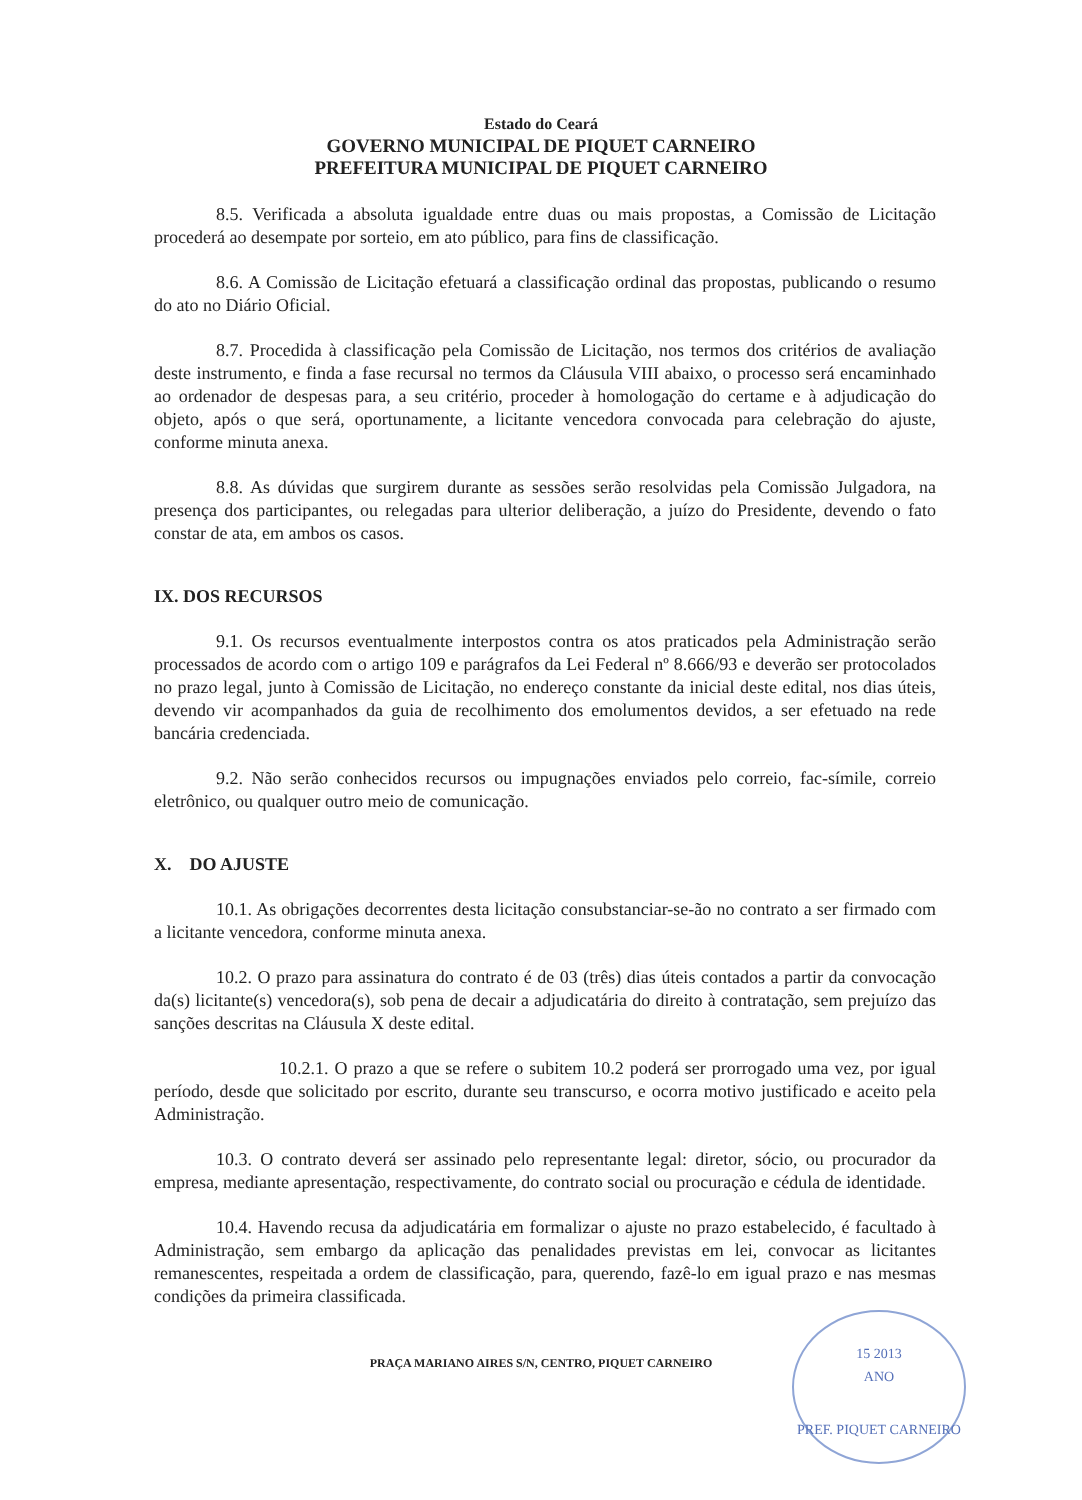Estado do Ceará
GOVERNO MUNICIPAL DE PIQUET CARNEIRO
PREFEITURA MUNICIPAL DE PIQUET CARNEIRO
8.5. Verificada a absoluta igualdade entre duas ou mais propostas, a Comissão de Licitação procederá ao desempate por sorteio, em ato público, para fins de classificação.
8.6. A Comissão de Licitação efetuará a classificação ordinal das propostas, publicando o resumo do ato no Diário Oficial.
8.7. Procedida à classificação pela Comissão de Licitação, nos termos dos critérios de avaliação deste instrumento, e finda a fase recursal no termos da Cláusula VIII abaixo, o processo será encaminhado ao ordenador de despesas para, a seu critério, proceder à homologação do certame e à adjudicação do objeto, após o que será, oportunamente, a licitante vencedora convocada para celebração do ajuste, conforme minuta anexa.
8.8. As dúvidas que surgirem durante as sessões serão resolvidas pela Comissão Julgadora, na presença dos participantes, ou relegadas para ulterior deliberação, a juízo do Presidente, devendo o fato constar de ata, em ambos os casos.
IX. DOS RECURSOS
9.1. Os recursos eventualmente interpostos contra os atos praticados pela Administração serão processados de acordo com o artigo 109 e parágrafos da Lei Federal nº 8.666/93 e deverão ser protocolados no prazo legal, junto à Comissão de Licitação, no endereço constante da inicial deste edital, nos dias úteis, devendo vir acompanhados da guia de recolhimento dos emolumentos devidos, a ser efetuado na rede bancária credenciada.
9.2. Não serão conhecidos recursos ou impugnações enviados pelo correio, fac-símile, correio eletrônico, ou qualquer outro meio de comunicação.
X. DO AJUSTE
10.1. As obrigações decorrentes desta licitação consubstanciar-se-ão no contrato a ser firmado com a licitante vencedora, conforme minuta anexa.
10.2. O prazo para assinatura do contrato é de 03 (três) dias úteis contados a partir da convocação da(s) licitante(s) vencedora(s), sob pena de decair a adjudicatária do direito à contratação, sem prejuízo das sanções descritas na Cláusula X deste edital.
10.2.1. O prazo a que se refere o subitem 10.2 poderá ser prorrogado uma vez, por igual período, desde que solicitado por escrito, durante seu transcurso, e ocorra motivo justificado e aceito pela Administração.
10.3. O contrato deverá ser assinado pelo representante legal: diretor, sócio, ou procurador da empresa, mediante apresentação, respectivamente, do contrato social ou procuração e cédula de identidade.
10.4. Havendo recusa da adjudicatária em formalizar o ajuste no prazo estabelecido, é facultado à Administração, sem embargo da aplicação das penalidades previstas em lei, convocar as licitantes remanescentes, respeitada a ordem de classificação, para, querendo, fazê-lo em igual prazo e nas mesmas condições da primeira classificada.
PRAÇA MARIANO AIRES S/N, CENTRO, PIQUET CARNEIRO
15 2013
ANO
PREF. PIQUET CARNEIRO